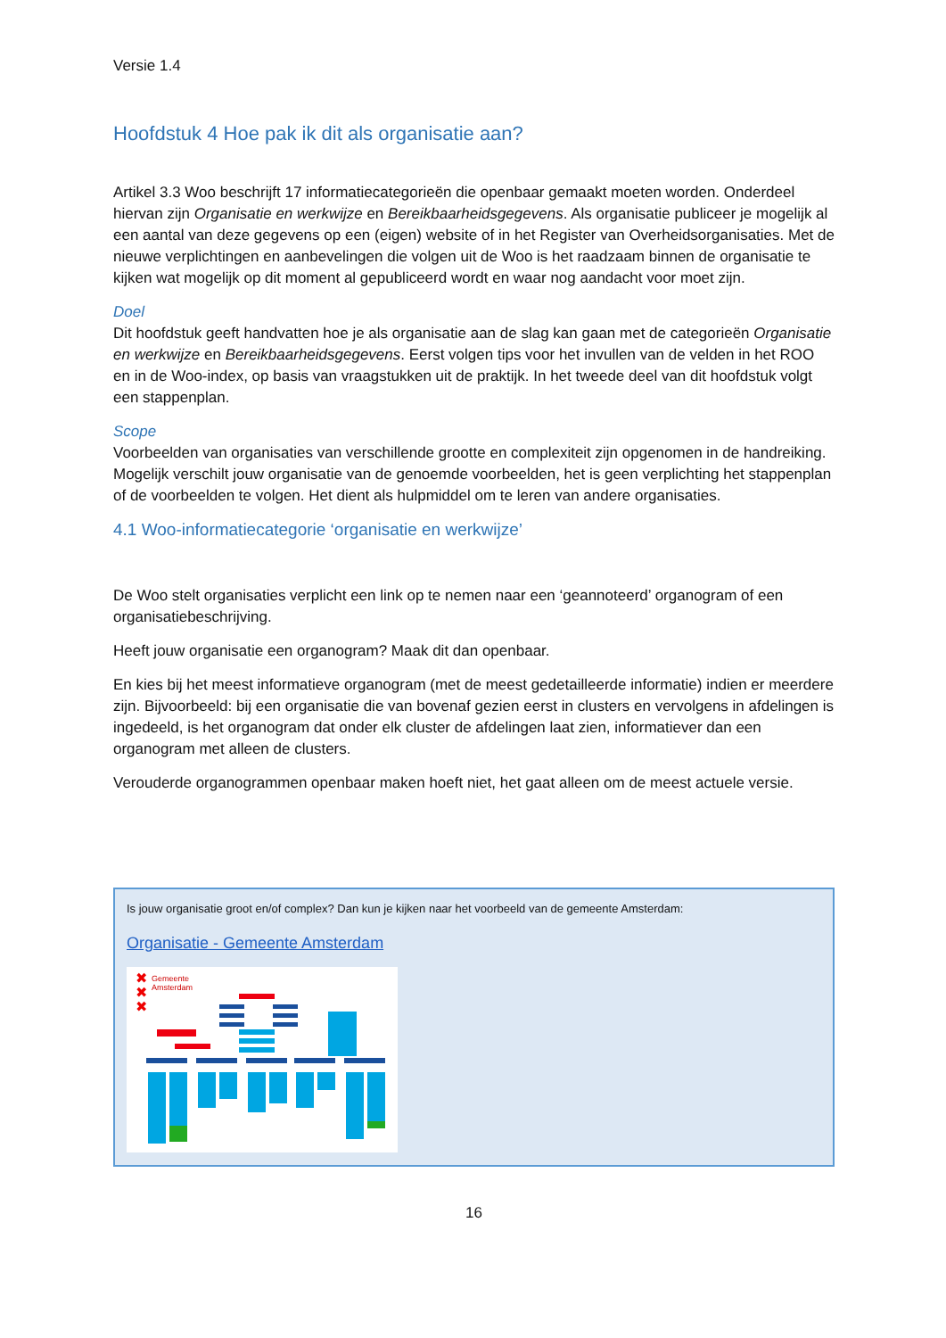Versie 1.4
Hoofdstuk 4 Hoe pak ik dit als organisatie aan?
Artikel 3.3 Woo beschrijft 17 informatiecategorieën die openbaar gemaakt moeten worden. Onderdeel hiervan zijn Organisatie en werkwijze en Bereikbaarheidsgegevens. Als organisatie publiceer je mogelijk al een aantal van deze gegevens op een (eigen) website of in het Register van Overheidsorganisaties. Met de nieuwe verplichtingen en aanbevelingen die volgen uit de Woo is het raadzaam binnen de organisatie te kijken wat mogelijk op dit moment al gepubliceerd wordt en waar nog aandacht voor moet zijn.
Doel
Dit hoofdstuk geeft handvatten hoe je als organisatie aan de slag kan gaan met de categorieën Organisatie en werkwijze en Bereikbaarheidsgegevens. Eerst volgen tips voor het invullen van de velden in het ROO en in de Woo-index, op basis van vraagstukken uit de praktijk. In het tweede deel van dit hoofdstuk volgt een stappenplan.
Scope
Voorbeelden van organisaties van verschillende grootte en complexiteit zijn opgenomen in de handreiking. Mogelijk verschilt jouw organisatie van de genoemde voorbeelden, het is geen verplichting het stappenplan of de voorbeelden te volgen. Het dient als hulpmiddel om te leren van andere organisaties.
4.1 Woo-informatiecategorie ‘organisatie en werkwijze’
De Woo stelt organisaties verplicht een link op te nemen naar een ‘geannoteerd’ organogram of een organisatiebeschrijving.
Heeft jouw organisatie een organogram? Maak dit dan openbaar.
En kies bij het meest informatieve organogram (met de meest gedetailleerde informatie) indien er meerdere zijn. Bijvoorbeeld: bij een organisatie die van bovenaf gezien eerst in clusters en vervolgens in afdelingen is ingedeeld, is het organogram dat onder elk cluster de afdelingen laat zien, informatiever dan een organogram met alleen de clusters.
Verouderde organogrammen openbaar maken hoeft niet, het gaat alleen om de meest actuele versie.
Is jouw organisatie groot en/of complex? Dan kun je kijken naar het voorbeeld van de gemeente Amsterdam:
Organisatie - Gemeente Amsterdam
✖
✖
✖
Gemeente
Amsterdam
16